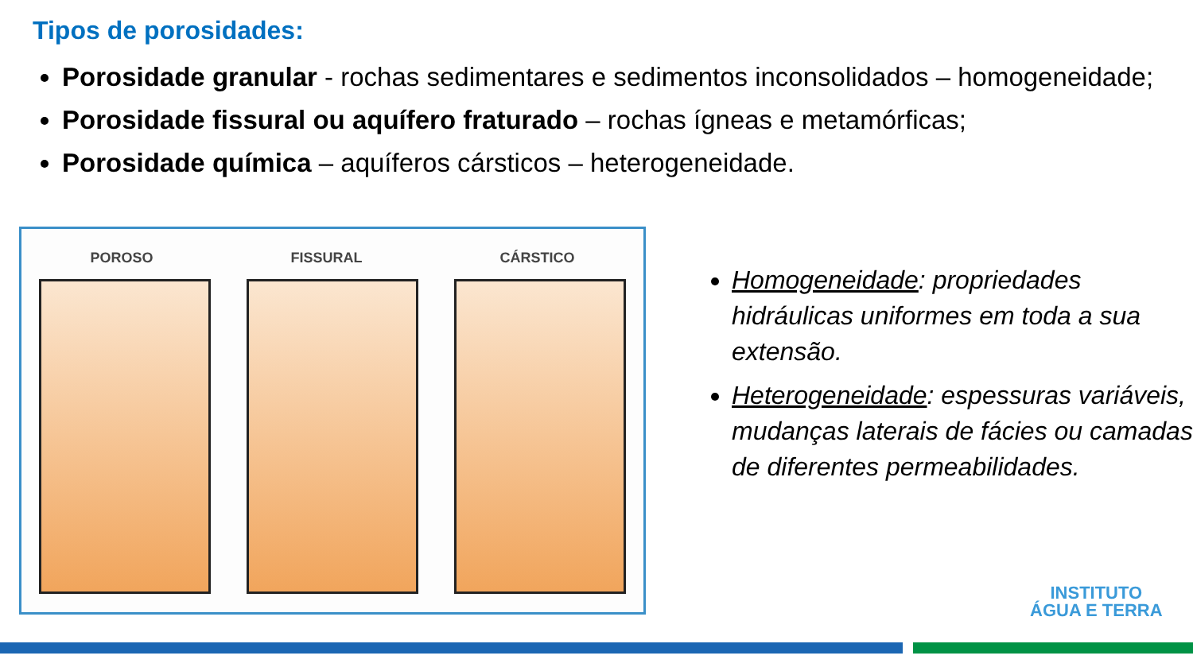Tipos de porosidades:
Porosidade granular - rochas sedimentares e sedimentos inconsolidados – homogeneidade;
Porosidade fissural ou aquífero fraturado – rochas ígneas e metamórficas;
Porosidade química – aquíferos cársticos – heterogeneidade.
POROSO FISSURAL CÁRSTICO
Homogeneidade: propriedades hidráulicas uniformes em toda a sua extensão.
Heterogeneidade: espessuras variáveis, mudanças laterais de fácies ou camadas de diferentes permeabilidades.
INSTITUTO
ÁGUA E TERRA